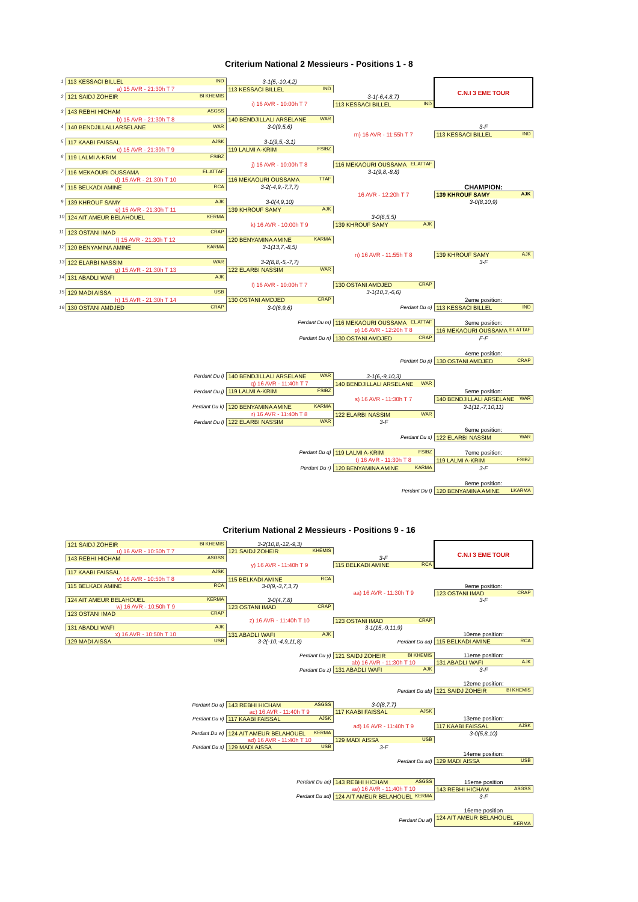Criterium National 2 Messieurs - Positions 1 - 8
| 1 | 113 KESSACI BILLEL IND | 3-1(5,-10,4,2) | | C.N.I 3 EME TOUR |
| | a) 15 AVR - 21:30h T 7 | 113 KESSACI BILLEL IND | | |
| 2 | 121 SAIDJ ZOHEIR BI KHEMIS | | 3-1(-6,4,8,7) | |
| | | i) 16 AVR - 10:00h T 7 | 113 KESSACI BILLEL IND | |
| 3 | 143 REBHI HICHAM ASGSS | | | |
| | b) 15 AVR - 21:30h T 8 | 140 BENDJILLALI ARSELANE WAR | | |
| 4 | 140 BENDJILLALI ARSELANE WAR | 3-0(9,5,6) | | 3-F |
| | | | m) 16 AVR - 11:55h T 7 | 113 KESSACI BILLEL IND |
| 5 | 117 KAABI FAISSAL AJSK | 3-1(9,5,-3,1) | | |
| | c) 15 AVR - 21:30h T 9 | 119 LALMI A-KRIM FSIBZ | | |
| 6 | 119 LALMI A-KRIM FSIBZ | | | |
| | | j) 16 AVR - 10:00h T 8 | 116 MEKAOURI OUSSAMA EL ATTAF | |
| 7 | 116 MEKAOURI OUSSAMA EL ATTAF | | 3-1(9,8,-8,8) | |
| | d) 15 AVR - 21:30h T 10 | 116 MEKAOURI OUSSAMA TTAF | | |
| 8 | 115 BELKADI AMINE RCA | 3-2(-4,9,-7,7,7) | | CHAMPION: |
| | | | 16 AVR - 12:20h T 7 | 139 KHROUF SAMY AJK |
| 9 | 139 KHROUF SAMY AJK | 3-0(4,9,10) | | 3-0(8,10,9) |
| | e) 15 AVR - 21:30h T 11 | 139 KHROUF SAMY AJK | | |
| 10 | 124 AIT AMEUR BELAHOUEL KERMA | | 3-0(6,5,5) | |
| | | k) 16 AVR - 10:00h T 9 | 139 KHROUF SAMY AJK | |
| 11 | 123 OSTANI IMAD CRAP | | | |
| | f) 15 AVR - 21:30h T 12 | 120 BENYAMINA AMINE KARMA | | |
| 12 | 120 BENYAMINA AMINE KARMA | 3-1(13,7,-8,5) | | |
| | | | n) 16 AVR - 11:55h T 8 | 139 KHROUF SAMY AJK |
| 13 | 122 ELARBI NASSIM WAR | 3-2(8,8,-5,-7,7) | | 3-F |
| | g) 15 AVR - 21:30h T 13 | 122 ELARBI NASSIM WAR | | |
| 14 | 131 ABADLI WAFI AJK | | | |
| | | l) 16 AVR - 10:00h T 7 | 130 OSTANI AMDJED CRAP | |
| 15 | 129 MADI AISSA USB | | 3-1(10,3,-6,6) | |
| | h) 15 AVR - 21:30h T 14 | 130 OSTANI AMDJED CRAP | | 2eme position: |
| 16 | 130 OSTANI AMDJED CRAP | 3-0(6,9,6) | Perdant Du o) | 113 KESSACI BILLEL IND |
| | | Perdant Du m) | 116 MEKAOURI OUSSAMA EL ATTAF | 3eme position: |
| | | | p) 16 AVR - 12:20h T 8 | 116 MEKAOURI OUSSAMA EL ATTAF |
| | | Perdant Du n) | 130 OSTANI AMDJED CRAP | F-F |
| | | | | 4eme position: |
| | | | Perdant Du p) | 130 OSTANI AMDJED CRAP |
| | Perdant Du i) | 140 BENDJILLALI ARSELANE WAR | 3-1(6,-9,10,3) | |
| | | q) 16 AVR - 11:40h T 7 | 140 BENDJILLALI ARSELANE WAR | |
| | Perdant Du j) | 119 LALMI A-KRIM FSIBZ | | 5eme position: |
| | | | s) 16 AVR - 11:30h T 7 | 140 BENDJILLALI ARSELANE WAR |
| | Perdant Du k) | 120 BENYAMINA AMINE KARMA | | 3-1(11,-7,10,11) |
| | | r) 16 AVR - 11:40h T 8 | 122 ELARBI NASSIM WAR | |
| | Perdant Du l) | 122 ELARBI NASSIM WAR | 3-F | |
| | | | | 6eme position: |
| | | | Perdant Du s) | 122 ELARBI NASSIM WAR |
| | | Perdant Du q) | 119 LALMI A-KRIM FSIBZ | 7eme position: |
| | | | t) 16 AVR - 11:30h T 8 | 119 LALMI A-KRIM FSIBZ |
| | | Perdant Du r) | 120 BENYAMINA AMINE KARMA | 3-F |
| | | | | 8eme position: |
| | | | Perdant Du t) | 120 BENYAMINA AMINE LKARMA |
Criterium National 2 Messieurs - Positions 9 - 16
| | 121 SAIDJ ZOHEIR BI KHEMIS | 3-2(10,8,-12,-9,3) | | C.N.I 3 EME TOUR |
| | u) 16 AVR - 10:50h T 7 | 121 SAIDJ ZOHEIR KHEMIS | | |
| | 143 REBHI HICHAM ASGSS | | 3-F | |
| | | y) 16 AVR - 11:40h T 9 | 115 BELKADI AMINE RCA | |
| | 117 KAABI FAISSAL AJSK | | | |
| | v) 16 AVR - 10:50h T 8 | 115 BELKADI AMINE RCA | | |
| | 115 BELKADI AMINE RCA | 3-0(9,-3,7,3,7) | | 9eme position: |
| | | | aa) 16 AVR - 11:30h T 9 | 123 OSTANI IMAD CRAP |
| | 124 AIT AMEUR BELAHOUEL KERMA | 3-0(4,7,8) | | 3-F |
| | w) 16 AVR - 10:50h T 9 | 123 OSTANI IMAD CRAP | | |
| | 123 OSTANI IMAD CRAP | | | |
| | | z) 16 AVR - 11:40h T 10 | 123 OSTANI IMAD CRAP | |
| | 131 ABADLI WAFI AJK | | 3-1(15,-9,11,9) | |
| | x) 16 AVR - 10:50h T 10 | 131 ABADLI WAFI AJK | | 10eme position: |
| | 129 MADI AISSA USB | 3-2(-10,-4,9,11,8) | Perdant Du aa) | 115 BELKADI AMINE RCA |
| | | Perdant Du y) | 121 SAIDJ ZOHEIR BI KHEMIS | 11eme position: |
| | | | ab) 16 AVR - 11:30h T 10 | 131 ABADLI WAFI AJK |
| | | Perdant Du z) | 131 ABADLI WAFI AJK | 3-F |
| | | | | 12eme position: |
| | | | Perdant Du ab) | 121 SAIDJ ZOHEIR BI KHEMIS |
| | Perdant Du u) | 143 REBHI HICHAM ASGSS | 3-0(8,7,7) | |
| | | ac) 16 AVR - 11:40h T 9 | 117 KAABI FAISSAL AJSK | |
| | Perdant Du v) | 117 KAABI FAISSAL AJSK | | 13eme position: |
| | | | ad) 16 AVR - 11:40h T 9 | 117 KAABI FAISSAL AJSK |
| | Perdant Du w) | 124 AIT AMEUR BELAHOUEL KERMA | | 3-0(5,8,10) |
| | | ad) 16 AVR - 11:40h T 10 | 129 MADI AISSA USB | |
| | Perdant Du x) | 129 MADI AISSA USB | 3-F | |
| | | | | 14eme position: |
| | | | Perdant Du ad) | 129 MADI AISSA USB |
| | | Perdant Du ac) | 143 REBHI HICHAM ASGSS | 15eme position |
| | | | ae) 16 AVR - 11:40h T 10 | 143 REBHI HICHAM ASGSS |
| | | Perdant Du ad) | 124 AIT AMEUR BELAHOUEL KERMA | 3-F |
| | | | | 16eme position |
| | | | Perdant Du af) | 124 AIT AMEUR BELAHOUEL KERMA |